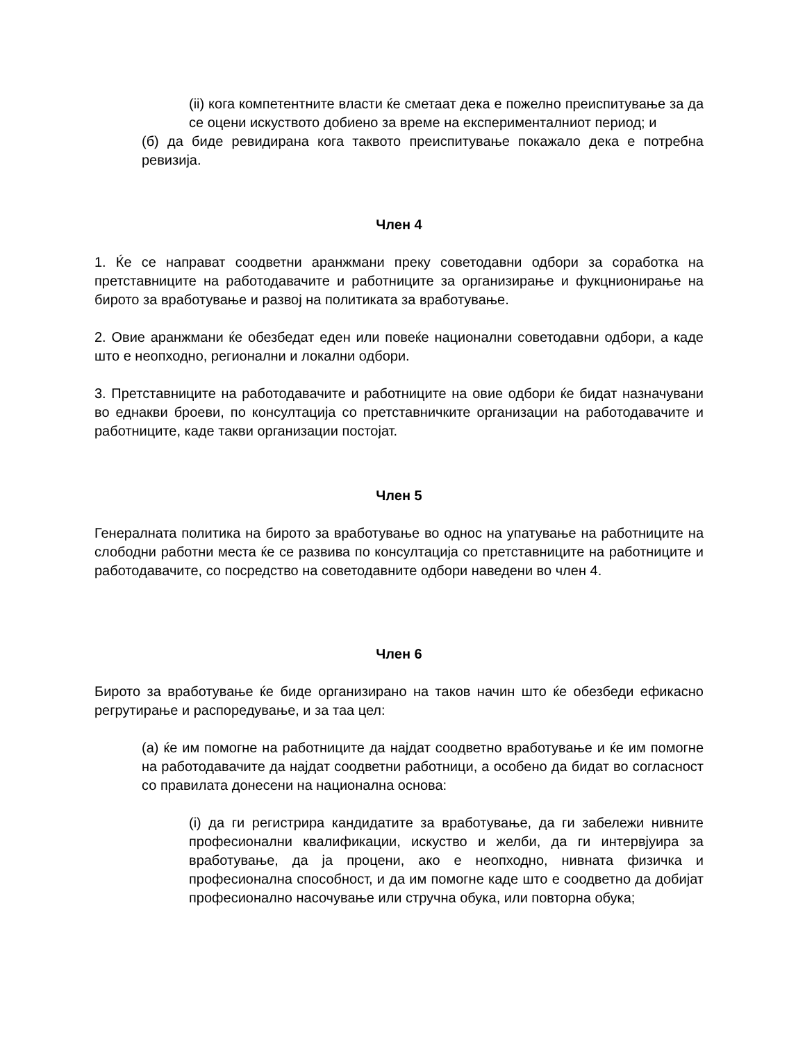(ii) кога компетентните власти ќе сметаат дека е пожелно преиспитување за да се оцени искуството добиено за време на експерименталниот период; и
(б) да биде ревидирана кога таквото преиспитување покажало дека е потребна ревизија.
Член 4
1. Ќе се направат соодветни аранжмани преку советодавни одбори за соработка на претставниците на работодавачите и работниците за организирање и фукцнионирање на бирото за вработување и развој на политиката за вработување.
2. Овие аранжмани ќе обезбедат еден или повеќе национални советодавни одбори, а каде што е неопходно, регионални и локални одбори.
3. Претставниците на работодавачите и работниците на овие одбори ќе бидат назначувани во еднакви броеви, по консултација со претставничките организации на работодавачите и работниците, каде такви организации постојат.
Член 5
Генералната политика на бирото за вработување во однос на упатување на работниците на слободни работни места ќе се развива по консултација со претставниците на работниците и работодавачите, со посредство на советодавните одбори наведени во член 4.
Член 6
Бирото за вработување ќе биде организирано на таков начин што ќе обезбеди ефикасно регрутирање и распоредување, и за таа цел:
(а) ќе им помогне на работниците да најдат соодветно вработување и ќе им помогне на работодавачите да најдат соодветни работници, а особено да бидат во согласност со правилата донесени на национална основа:
(i) да ги регистрира кандидатите за вработување, да ги забележи нивните професионални квалификации, искуство и желби, да ги интервјуира за вработување, да ја процени, ако е неопходно, нивната физичка и професионална способност, и да им помогне каде што е соодветно да добијат професионално насочување или стручна обука, или повторна обука;